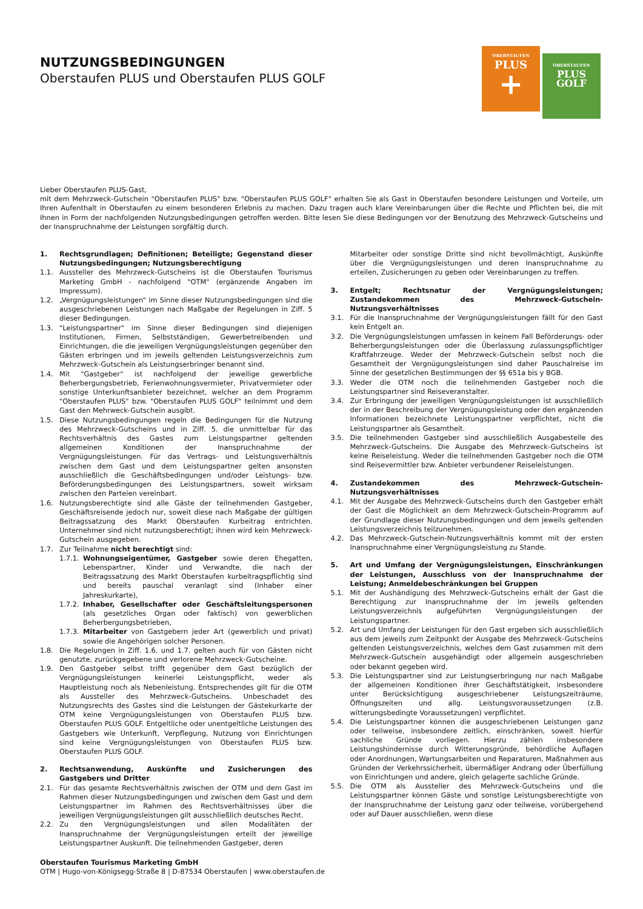NUTZUNGSBEDINGUNGEN
Oberstaufen PLUS und Oberstaufen PLUS GOLF
OBERSTAUFEN
PLUS
+
OBERSTAUFEN
PLUS
GOLF
Lieber Oberstaufen PLUS-Gast,
mit dem Mehrzweck-Gutschein "Oberstaufen PLUS" bzw. "Oberstaufen PLUS GOLF" erhalten Sie als Gast in Oberstaufen besondere Leistungen und Vorteile, um Ihren Aufenthalt in Oberstaufen zu einem besonderen Erlebnis zu machen. Dazu tragen auch klare Vereinbarungen über die Rechte und Pflichten bei, die mit Ihnen in Form der nachfolgenden Nutzungsbedingungen getroffen werden. Bitte lesen Sie diese Bedingungen vor der Benutzung des Mehrzweck-Gutscheins und der Inanspruchnahme der Leistungen sorgfältig durch.
1. Rechtsgrundlagen; Definitionen; Beteiligte; Gegenstand dieser Nutzungsbedingungen; Nutzungsberechtigung
1.1. Aussteller des Mehrzweck-Gutscheins ist die Oberstaufen Tourismus Marketing GmbH - nachfolgend "OTM" (ergänzende Angaben im Impressum).
1.2. „Vergnügungsleistungen“ im Sinne dieser Nutzungsbedingungen sind die ausgeschriebenen Leistungen nach Maßgabe der Regelungen in Ziff. 5 dieser Bedingungen.
1.3. "Leistungspartner" im Sinne dieser Bedingungen sind diejenigen Institutionen, Firmen, Selbstständigen, Gewerbetreibenden und Einrichtungen, die die jeweiligen Vergnügungsleistungen gegenüber den Gästen erbringen und im jeweils geltenden Leistungsverzeichnis zum Mehrzweck-Gutschein als Leistungserbringer benannt sind.
1.4. Mit "Gastgeber“ ist nachfolgend der jeweilige gewerbliche Beherbergungsbetrieb, Ferienwohnungsvermieter, Privatvermieter oder sonstige Unterkunftsanbieter bezeichnet, welcher an dem Programm "Oberstaufen PLUS" bzw. "Oberstaufen PLUS GOLF" teilnimmt und dem Gast den Mehrweck-Gutschein ausgibt.
1.5. Diese Nutzungsbedingungen regeln die Bedingungen für die Nutzung des Mehrzweck-Gutscheins und in Ziff. 5. die unmittelbar für das Rechtsverhältnis des Gastes zum Leistungspartner geltenden allgemeinen Konditionen der Inanspruchnahme der Vergnügungsleistungen. Für das Vertrags- und Leistungsverhältnis zwischen dem Gast und dem Leistungspartner gelten ansonsten ausschließlich die Geschäftsbedingungen und/oder Leistungs- bzw. Beförderungsbedingungen des Leistungspartners, soweit wirksam zwischen den Parteien vereinbart.
1.6. Nutzungsberechtigte sind alle Gäste der teilnehmenden Gastgeber, Geschäftsreisende jedoch nur, soweit diese nach Maßgabe der gültigen Beitragssatzung des Markt Oberstaufen Kurbeitrag entrichten. Unternehmer sind nicht nutzungsberechtigt; ihnen wird kein Mehrzweck-Gutschein ausgegeben.
1.7. Zur Teilnahme nicht berechtigt sind:
1.7.1. Wohnungseigentümer, Gastgeber sowie deren Ehegatten, Lebenspartner, Kinder und Verwandte, die nach der Beitragssatzung des Markt Oberstaufen kurbeitragspflichtig sind und bereits pauschal veranlagt sind (Inhaber einer Jahreskurkarte),
1.7.2. Inhaber, Gesellschafter oder Geschäftsleitungspersonen (als gesetzliches Organ oder faktisch) von gewerblichen Beherbergungsbetrieben,
1.7.3. Mitarbeiter von Gastgebern jeder Art (gewerblich und privat) sowie die Angehörigen solcher Personen.
1.8. Die Regelungen in Ziff. 1.6. und 1.7. gelten auch für von Gästen nicht genutzte, zurückgegebene und verlorene Mehrzweck-Gutscheine.
1.9. Den Gastgeber selbst trifft gegenüber dem Gast bezüglich der Vergnügungsleistungen keinerlei Leistungspflicht, weder als Hauptleistung noch als Nebenleistung. Entsprechendes gilt für die OTM als Aussteller des Mehrzweck-Gutscheins. Unbeschadet des Nutzungsrechts des Gastes sind die Leistungen der Gästekurkarte der OTM keine Vergnügungsleistungen von Oberstaufen PLUS bzw. Oberstaufen PLUS GOLF. Entgeltliche oder unentgeltliche Leistungen des Gastgebers wie Unterkunft, Verpflegung, Nutzung von Einrichtungen sind keine Vergnügungsleistungen von Oberstaufen PLUS bzw. Oberstaufen PLUS GOLF.
2. Rechtsanwendung, Auskünfte und Zusicherungen des Gastgebers und Dritter
2.1. Für das gesamte Rechtsverhältnis zwischen der OTM und dem Gast im Rahmen dieser Nutzungsbedingungen und zwischen dem Gast und dem Leistungspartner im Rahmen des Rechtsverhältnisses über die jeweiligen Vergnügungsleistungen gilt ausschließlich deutsches Recht.
2.2. Zu den Vergnügungsleistungen und allen Modalitäten der Inanspruchnahme der Vergnügungsleistungen erteilt der jeweilige Leistungspartner Auskunft. Die teilnehmenden Gastgeber, deren
Mitarbeiter oder sonstige Dritte sind nicht bevollmächtigt, Auskünfte über die Vergnügungsleistungen und deren Inanspruchnahme zu erteilen, Zusicherungen zu geben oder Vereinbarungen zu treffen.
3. Entgelt; Rechtsnatur der Vergnügungsleistungen; Zustandekommen des Mehrzweck-Gutschein-Nutzungsverhältnisses
3.1. Für die Inanspruchnahme der Vergnügungsleistungen fällt für den Gast kein Entgelt an.
3.2. Die Vergnügungsleistungen umfassen in keinem Fall Beförderungs- oder Beherbergungsleistungen oder die Überlassung zulassungspflichtiger Kraftfahrzeuge. Weder der Mehrzweck-Gutschein selbst noch die Gesamtheit der Vergnügungsleistungen sind daher Pauschalreise im Sinne der gesetzlichen Bestimmungen der §§ 651a bis y BGB.
3.3. Weder die OTM noch die teilnehmenden Gastgeber noch die Leistungspartner sind Reiseveranstalter.
3.4. Zur Erbringung der jeweiligen Vergnügungsleistungen ist ausschließlich der in der Beschreibung der Vergnügungsleistung oder den ergänzenden Informationen bezeichnete Leistungspartner verpflichtet, nicht die Leistungspartner als Gesamtheit.
3.5. Die teilnehmenden Gastgeber sind ausschließlich Ausgabestelle des Mehrzweck-Gutscheins. Die Ausgabe des Mehrzweck-Gutscheins ist keine Reiseleistung. Weder die teilnehmenden Gastgeber noch die OTM sind Reisevermittler bzw. Anbieter verbundener Reiseleistungen.
4. Zustandekommen des Mehrzweck-Gutschein-Nutzungsverhältnisses
4.1. Mit der Ausgabe des Mehrzweck-Gutscheins durch den Gastgeber erhält der Gast die Möglichkeit an dem Mehrzweck-Gutschein-Programm auf der Grundlage dieser Nutzungsbedingungen und dem jeweils geltenden Leistungsverzeichnis teilzunehmen.
4.2. Das Mehrzweck-Gutschein-Nutzungsverhältnis kommt mit der ersten Inanspruchnahme einer Vergnügungsleistung zu Stande.
5. Art und Umfang der Vergnügungsleistungen, Einschränkungen der Leistungen, Ausschluss von der Inanspruchnahme der Leistung; Anmeldebeschränkungen bei Gruppen
5.1. Mit der Aushändigung des Mehrzweck-Gutscheins erhält der Gast die Berechtigung zur Inanspruchnahme der im jeweils geltenden Leistungsverzeichnis aufgeführten Vergnügungsleistungen der Leistungspartner.
5.2. Art und Umfang der Leistungen für den Gast ergeben sich ausschließlich aus dem jeweils zum Zeitpunkt der Ausgabe des Mehrzweck-Gutscheins geltenden Leistungsverzeichnis, welches dem Gast zusammen mit dem Mehrzweck-Gutschein ausgehändigt oder allgemein ausgeschrieben oder bekannt gegeben wird.
5.3. Die Leistungspartner sind zur Leistungserbringung nur nach Maßgabe der allgemeinen Konditionen ihrer Geschäftstätigkeit, insbesondere unter Berücksichtigung ausgeschriebener Leistungszeiträume, Öffnungszeiten und allg. Leistungsvoraussetzungen (z.B. witterungsbedingte Voraussetzungen) verpflichtet.
5.4. Die Leistungspartner können die ausgeschriebenen Leistungen ganz oder teilweise, insbesondere zeitlich, einschränken, soweit hierfür sachliche Gründe vorliegen. Hierzu zählen insbesondere Leistungshindernisse durch Witterungsgründe, behördliche Auflagen oder Anordnungen, Wartungsarbeiten und Reparaturen, Maßnahmen aus Gründen der Verkehrssicherheit, übermäßiger Andrang oder Überfüllung von Einrichtungen und andere, gleich gelagerte sachliche Gründe.
5.5. Die OTM als Aussteller des Mehrzweck-Gutscheins und die Leistungspartner können Gäste und sonstige Leistungsberechtigte von der Inanspruchnahme der Leistung ganz oder teilweise, vorübergehend oder auf Dauer ausschließen, wenn diese
Oberstaufen Tourismus Marketing GmbH
OTM | Hugo-von-Königsegg-Straße 8 | D-87534 Oberstaufen | www.oberstaufen.de